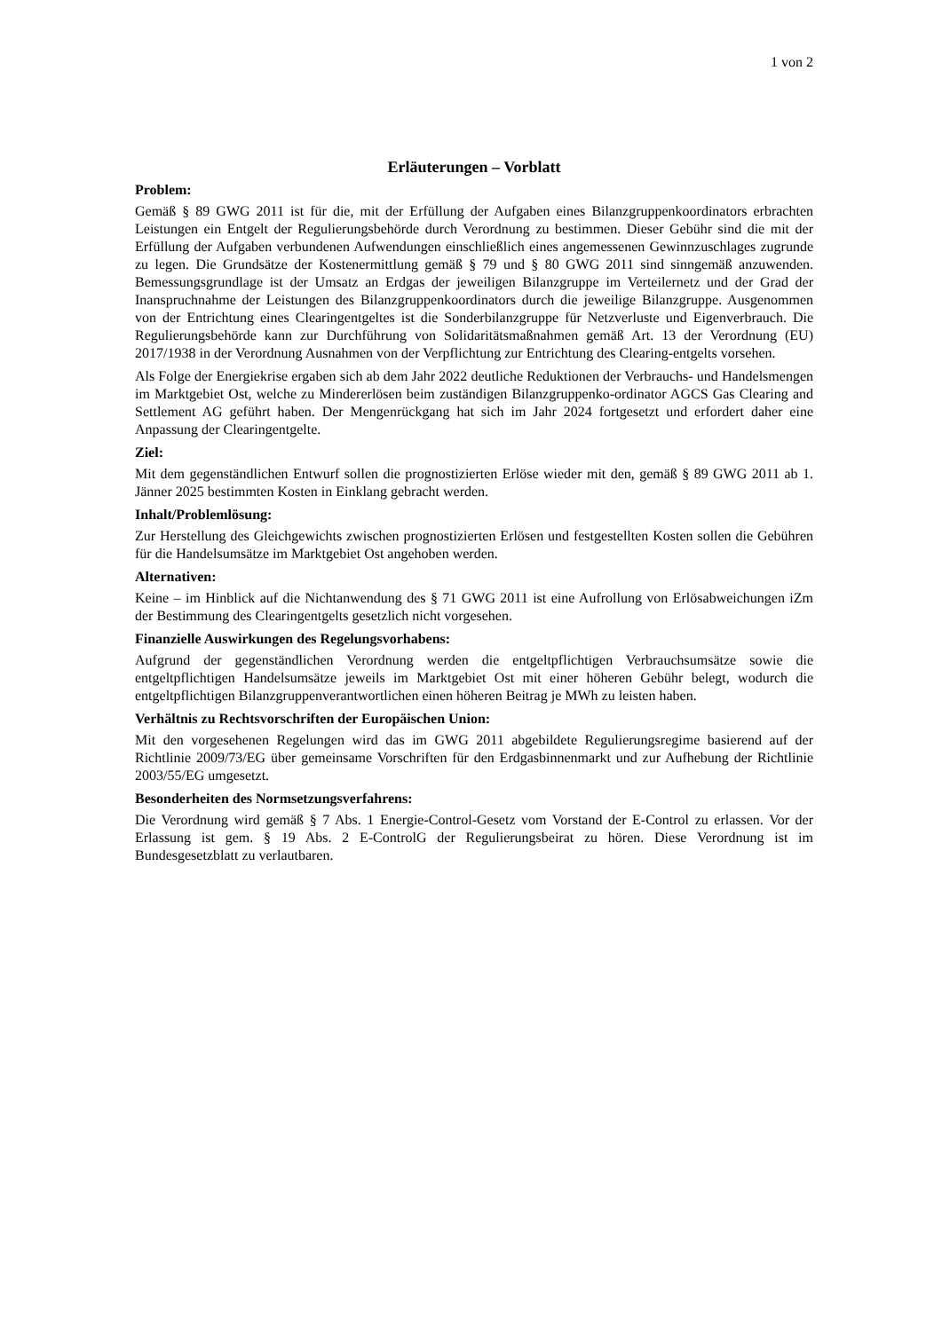1 von 2
Erläuterungen – Vorblatt
Problem:
Gemäß § 89 GWG 2011 ist für die, mit der Erfüllung der Aufgaben eines Bilanzgruppenkoordinators erbrachten Leistungen ein Entgelt der Regulierungsbehörde durch Verordnung zu bestimmen. Dieser Gebühr sind die mit der Erfüllung der Aufgaben verbundenen Aufwendungen einschließlich eines angemessenen Gewinnzuschlages zugrunde zu legen. Die Grundsätze der Kostenermittlung gemäß § 79 und § 80 GWG 2011 sind sinngemäß anzuwenden. Bemessungsgrundlage ist der Umsatz an Erdgas der jeweiligen Bilanzgruppe im Verteilernetz und der Grad der Inanspruchnahme der Leistungen des Bilanzgruppenkoordinators durch die jeweilige Bilanzgruppe. Ausgenommen von der Entrichtung eines Clearingentgeltes ist die Sonderbilanzgruppe für Netzverluste und Eigenverbrauch. Die Regulierungsbehörde kann zur Durchführung von Solidaritätsmaßnahmen gemäß Art. 13 der Verordnung (EU) 2017/1938 in der Verordnung Ausnahmen von der Verpflichtung zur Entrichtung des Clearing-entgelts vorsehen.
Als Folge der Energiekrise ergaben sich ab dem Jahr 2022 deutliche Reduktionen der Verbrauchs- und Handelsmengen im Marktgebiet Ost, welche zu Mindererlösen beim zuständigen Bilanzgruppenko-ordinator AGCS Gas Clearing and Settlement AG geführt haben. Der Mengenrückgang hat sich im Jahr 2024 fortgesetzt und erfordert daher eine Anpassung der Clearingentgelte.
Ziel:
Mit dem gegenständlichen Entwurf sollen die prognostizierten Erlöse wieder mit den, gemäß § 89 GWG 2011 ab 1. Jänner 2025 bestimmten Kosten in Einklang gebracht werden.
Inhalt/Problemlösung:
Zur Herstellung des Gleichgewichts zwischen prognostizierten Erlösen und festgestellten Kosten sollen die Gebühren für die Handelsumsätze im Marktgebiet Ost angehoben werden.
Alternativen:
Keine – im Hinblick auf die Nichtanwendung des § 71 GWG 2011 ist eine Aufrollung von Erlösabweichungen iZm der Bestimmung des Clearingentgelts gesetzlich nicht vorgesehen.
Finanzielle Auswirkungen des Regelungsvorhabens:
Aufgrund der gegenständlichen Verordnung werden die entgeltpflichtigen Verbrauchsumsätze sowie die entgeltpflichtigen Handelsumsätze jeweils im Marktgebiet Ost mit einer höheren Gebühr belegt, wodurch die entgeltpflichtigen Bilanzgruppenverantwortlichen einen höheren Beitrag je MWh zu leisten haben.
Verhältnis zu Rechtsvorschriften der Europäischen Union:
Mit den vorgesehenen Regelungen wird das im GWG 2011 abgebildete Regulierungsregime basierend auf der Richtlinie 2009/73/EG über gemeinsame Vorschriften für den Erdgasbinnenmarkt und zur Aufhebung der Richtlinie 2003/55/EG umgesetzt.
Besonderheiten des Normsetzungsverfahrens:
Die Verordnung wird gemäß § 7 Abs. 1 Energie-Control-Gesetz vom Vorstand der E-Control zu erlassen. Vor der Erlassung ist gem. § 19 Abs. 2 E-ControlG der Regulierungsbeirat zu hören. Diese Verordnung ist im Bundesgesetzblatt zu verlautbaren.